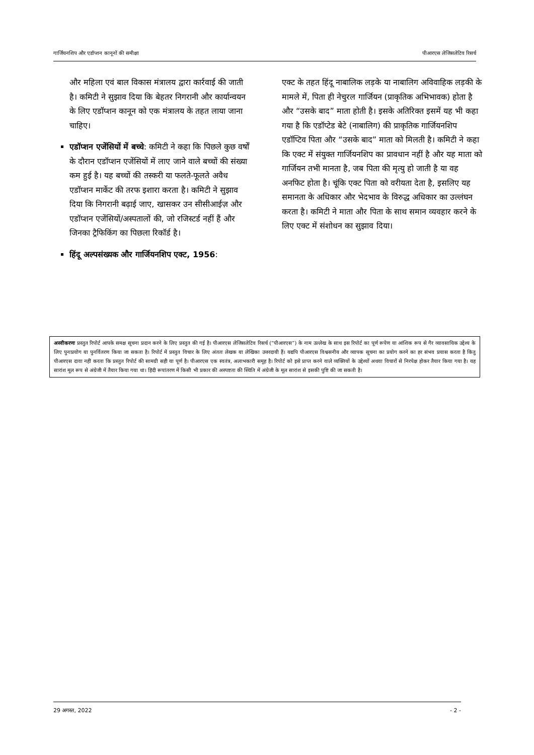गार्जियनशिप और एडॉप्शन कानूनों की समीक्षा पीआरएस लेजिसलेटिव रिसर्च
और महिला एवं बाल विकास मंत्रालय द्वारा कार्रवाई की जाती है। कमिटी ने सुझाव दिया कि बेहतर निगरानी और कार्यान्वयन के लिए एडॉप्शन कानून को एक मंत्रालय के तहत लाया जाना चाहिए।
एडॉप्शन एजेंसियों में बच्चे: कमिटी ने कहा कि पिछले कुछ वर्षों के दौरान एडॉप्शन एजेंसियों में लाए जाने वाले बच्चों की संख्या कम हुई है। यह बच्चों की तस्करी या फलते-फूलते अवैध एडॉप्शन मार्केट की तरफ इशारा करता है। कमिटी ने सुझाव दिया कि निगरानी बढ़ाई जाए, खासकर उन सीसीआईज़ और एडॉप्शन एजेंसियों/अस्पतालों की, जो रजिस्टर्ड नहीं हैं और जिनका ट्रैफिकिंग का पिछला रिकॉर्ड है।
हिंदू अल्पसंख्यक और गार्जियनशिप एक्ट, 1956:
एक्ट के तहत हिंदू नाबालिक लड़के या नाबालिग अविवाहिक लड़की के मामले में, पिता ही नेचुरल गार्जियन (प्राकृतिक अभिभावक) होता है और “उसके बाद” माता होती है। इसके अतिरिक्त इसमें यह भी कहा गया है कि एडॉप्टेड बेटे (नाबालिग) की प्राकृतिक गार्जियनशिप एडॉप्टिव पिता और “उसके बाद” माता को मिलती है। कमिटी ने कहा कि एक्ट में संयुक्त गार्जियनशिप का प्रावधान नहीं है और यह माता को गार्जियन तभी मानता है, जब पिता की मृत्यु हो जाती है या वह अनफिट होता है। चूंकि एक्ट पिता को वरीयता देता है, इसलिए यह समानता के अधिकार और भेदभाव के विरुद्ध अधिकार का उल्लंघन करता है। कमिटी ने माता और पिता के साथ समान व्यवहार करने के लिए एक्ट में संशोधन का सुझाव दिया।
अस्वीकरणः प्रस्तुत रिपोर्ट आपके समक्ष सूचना प्रदान करने के लिए प्रस्तुत की गई है। पीआरएस लेजिसलेटिव रिसर्च (“पीआरएस”) के नाम उल्लेख के साथ इस रिपोर्ट का पूर्ण रूपेण या आंशिक रूप से गैर व्यावसायिक उद्देश्य के लिए पुनःप्रयोग या पुनर्वितरण किया जा सकता है। रिपोर्ट में प्रस्तुत विचार के लिए अंततः लेखक या लेखिका उत्तरदायी हैं। यद्यपि पीआरएस विश्वसनीय और व्यापक सूचना का प्रयोग करने का हर संभव प्रयास करता है किंतु पीआरएस दावा नहीं करता कि प्रस्तुत रिपोर्ट की सामग्री सही या पूर्ण है। पीआरएस एक स्वतंत्र, अलाभकारी समूह है। रिपोर्ट को इसे प्राप्त करने वाले व्यक्तियों के उद्देश्यों अथवा विचारों से निरपेक्ष होकर तैयार किया गया है। यह सारांश मूल रूप से अंग्रेजी में तैयार किया गया था। हिंदी रूपांतरण में किसी भी प्रकार की अस्पष्टता की स्थिति में अंग्रेजी के मूल सारांश से इसकी पुष्टि की जा सकती है।
29 अगस्त, 2022 - 2 -